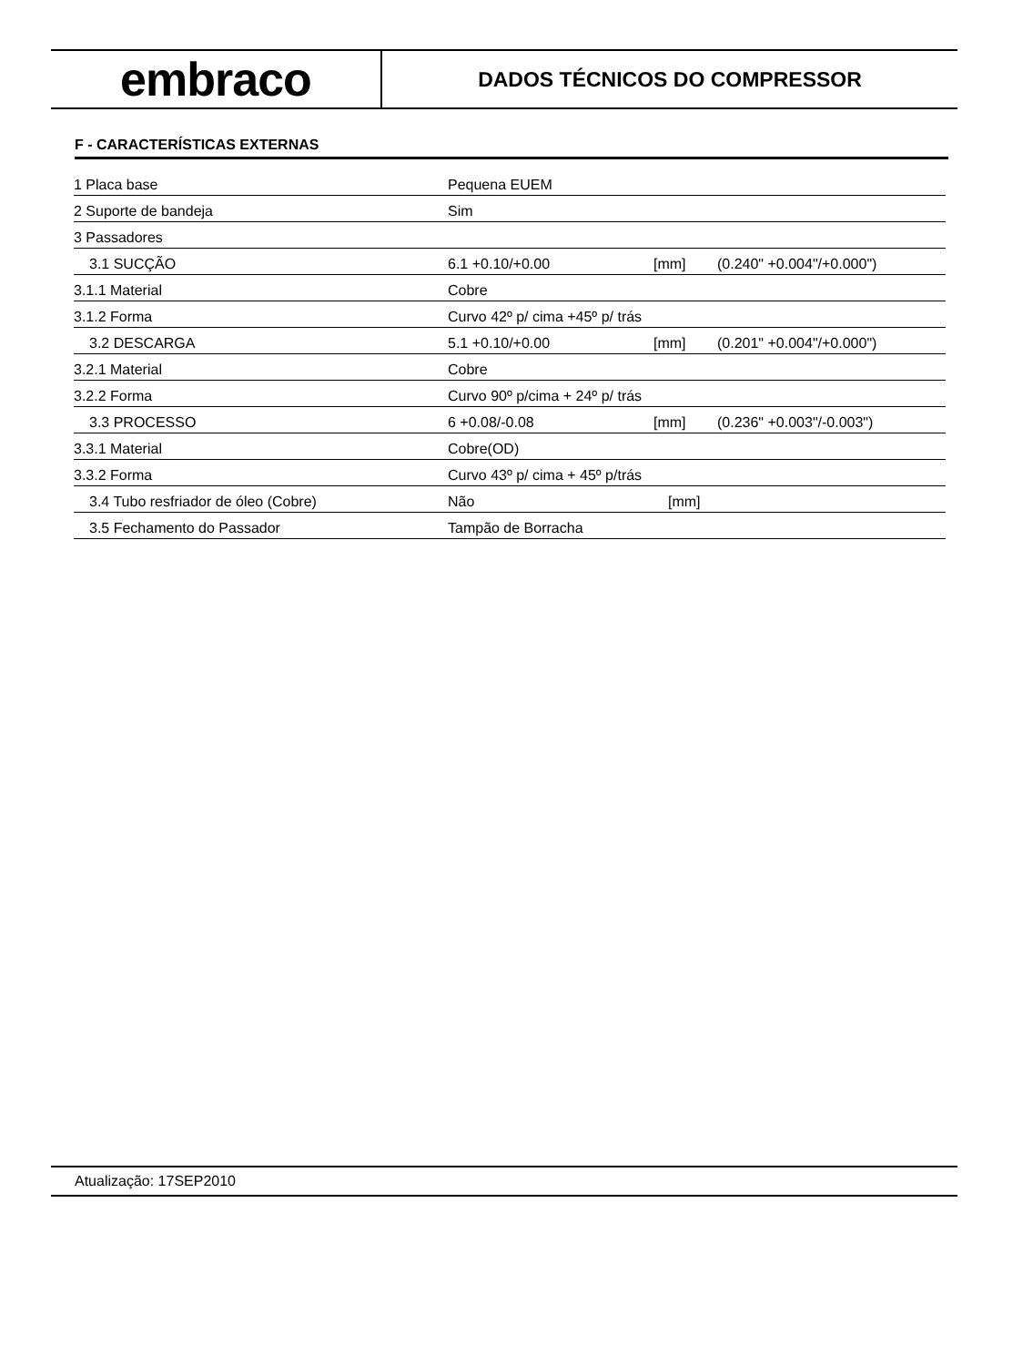embraco
DADOS TÉCNICOS DO COMPRESSOR
F - CARACTERÍSTICAS EXTERNAS
| 1 Placa base | Pequena EUEM | | |
| 2 Suporte de bandeja | Sim | | |
| 3 Passadores | | | |
| 3.1 SUCÇÃO | 6.1 +0.10/+0.00 | [mm] | (0.240" +0.004"/+0.000") |
| 3.1.1 Material | Cobre | | |
| 3.1.2 Forma | Curvo 42º p/ cima +45º p/ trás | | |
| 3.2 DESCARGA | 5.1 +0.10/+0.00 | [mm] | (0.201" +0.004"/+0.000") |
| 3.2.1 Material | Cobre | | |
| 3.2.2 Forma | Curvo 90º p/cima + 24º p/ trás | | |
| 3.3 PROCESSO | 6 +0.08/-0.08 | [mm] | (0.236" +0.003"/-0.003") |
| 3.3.1 Material | Cobre(OD) | | |
| 3.3.2 Forma | Curvo 43º p/ cima + 45º p/trás | | |
| 3.4 Tubo resfriador de óleo (Cobre) | Não | [mm] | |
| 3.5 Fechamento do Passador | Tampão de Borracha | | |
Atualização: 17SEP2010